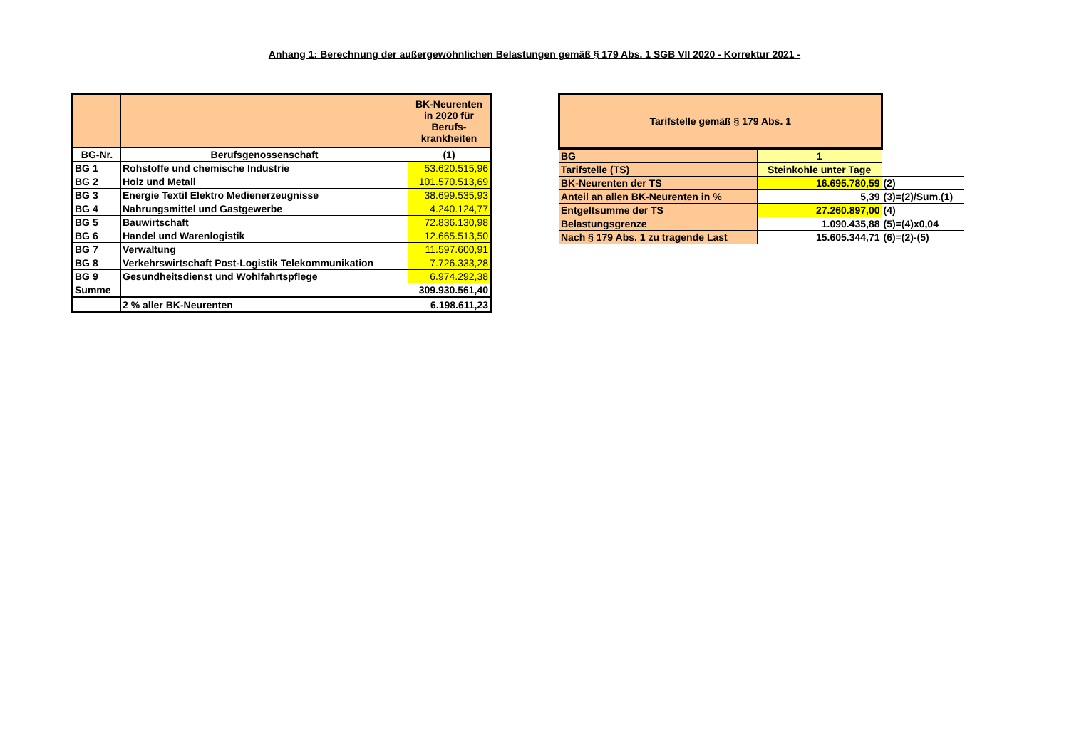Anhang 1: Berechnung der außergewöhnlichen Belastungen gemäß § 179 Abs. 1 SGB VII 2020 - Korrektur 2021 -
| | | BK-Neurenten in 2020 für Berufs-krankheiten |
| --- | --- | --- |
| BG-Nr. | Berufsgenossenschaft | (1) |
| BG 1 | Rohstoffe und chemische Industrie | 53.620.515,96 |
| BG 2 | Holz und Metall | 101.570.513,69 |
| BG 3 | Energie Textil Elektro Medienerzeugnisse | 38.699.535,93 |
| BG 4 | Nahrungsmittel und Gastgewerbe | 4.240.124,77 |
| BG 5 | Bauwirtschaft | 72.836.130,98 |
| BG 6 | Handel und Warenlogistik | 12.665.513,50 |
| BG 7 | Verwaltung | 11.597.600,91 |
| BG 8 | Verkehrswirtschaft Post-Logistik Telekommunikation | 7.726.333,28 |
| BG 9 | Gesundheitsdienst und Wohlfahrtspflege | 6.974.292,38 |
| Summe | | 309.930.561,40 |
| | 2 % aller BK-Neurenten | 6.198.611,23 |
| Tarifstelle gemäß § 179 Abs. 1 | | |
| BG | 1 | |
| Tarifstelle (TS) | Steinkohle unter Tage | |
| BK-Neurenten der TS | 16.695.780,59 | (2) |
| Anteil an allen BK-Neurenten in % | 5,39 | (3)=(2)/Sum.(1) |
| Entgeltsumme der TS | 27.260.897,00 | (4) |
| Belastungsgrenze | 1.090.435,88 | (5)=(4)x0,04 |
| Nach § 179 Abs. 1 zu tragende Last | 15.605.344,71 | (6)=(2)-(5) |